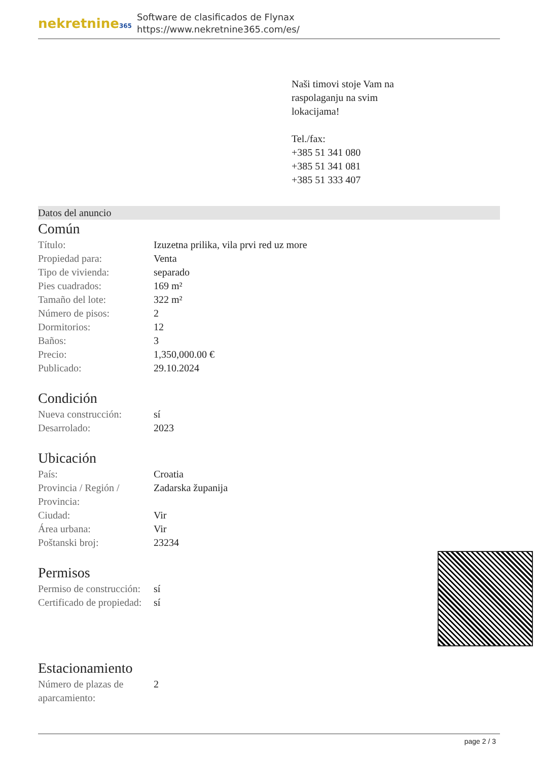nekretnine365
Software de clasificados de Flynax
https://www.nekretnine365.com/es/
Naši timovi stoje Vam na
raspolaganju na svim
lokacijama!
Tel./fax:
+385 51 341 080
+385 51 341 081
+385 51 333 407
Datos del anuncio
Común
| Título: | Izuzetna prilika, vila prvi red uz more |
| Propiedad para: | Venta |
| Tipo de vivienda: | separado |
| Pies cuadrados: | 169 m² |
| Tamaño del lote: | 322 m² |
| Número de pisos: | 2 |
| Dormitorios: | 12 |
| Baños: | 3 |
| Precio: | 1,350,000.00 € |
| Publicado: | 29.10.2024 |
Condición
| Nueva construcción: | sí |
| Desarrolado: | 2023 |
Ubicación
| País: | Croatia |
| Provincia / Región / Provincia: | Zadarska županija |
| Ciudad: | Vir |
| Área urbana: | Vir |
| Poštanski broj: | 23234 |
Permisos
| Permiso de construcción: | sí |
| Certificado de propiedad: | sí |
Estacionamiento
| Número de plazas de aparcamiento: | 2 |
page 2 / 3